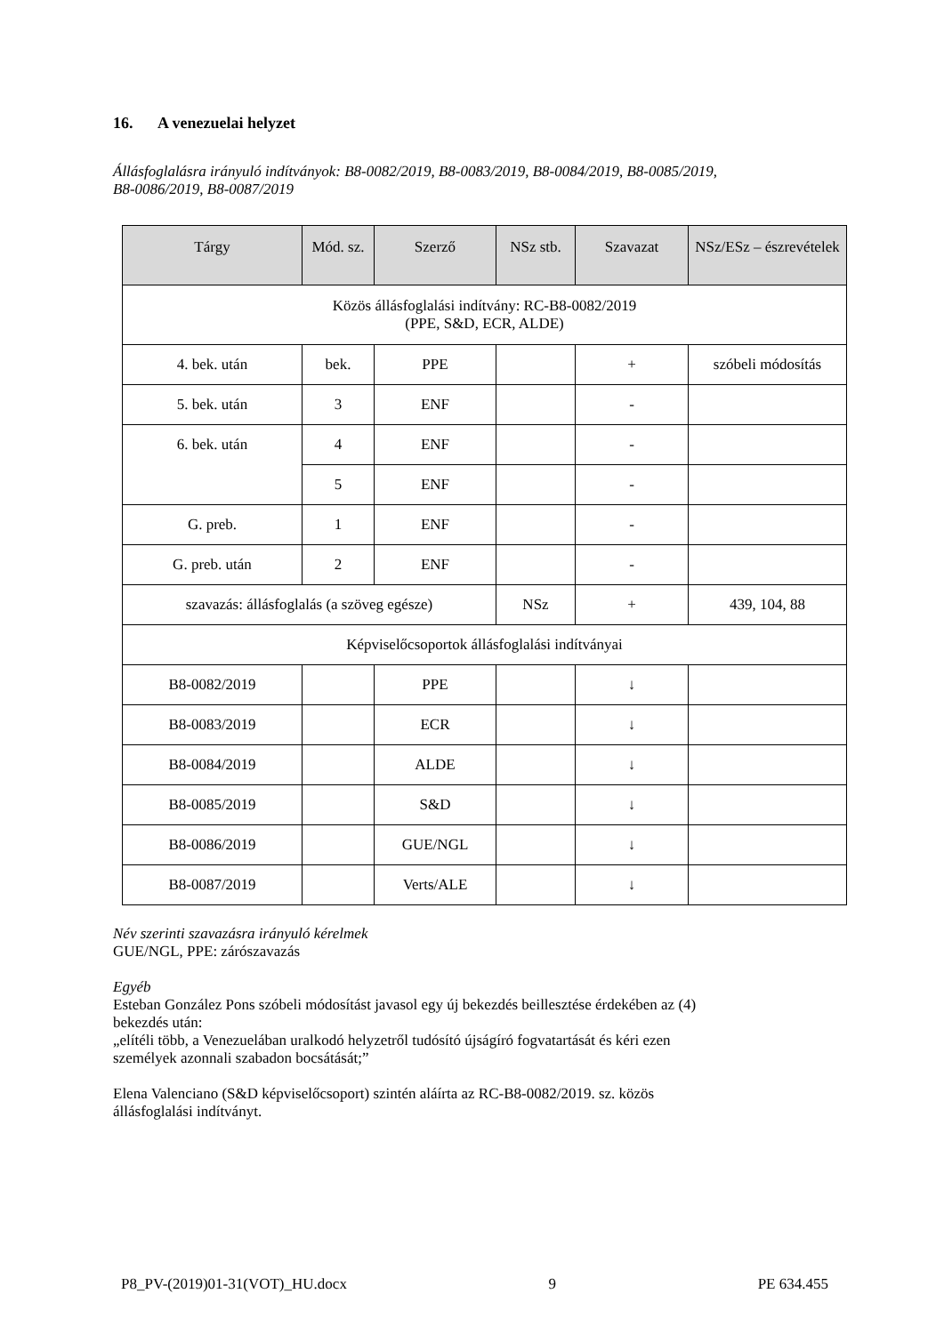16. A venezuelai helyzet
Állásfoglalásra irányuló indítványok: B8-0082/2019, B8-0083/2019, B8-0084/2019, B8-0085/2019,
B8-0086/2019, B8-0087/2019
| Tárgy | Mód. sz. | Szerző | NSz stb. | Szavazat | NSz/ESz – észrevételek |
| --- | --- | --- | --- | --- | --- |
| Közös állásfoglalási indítvány: RC-B8-0082/2019 (PPE, S&D, ECR, ALDE) | | | | | |
| 4. bek. után | bek. | PPE | | + | szóbeli módosítás |
| 5. bek. után | 3 | ENF | | - | |
| 6. bek. után | 4 | ENF | | - | |
| | 5 | ENF | | - | |
| G. preb. | 1 | ENF | | - | |
| G. preb. után | 2 | ENF | | - | |
| szavazás: állásfoglalás (a szöveg egésze) | | | NSz | + | 439, 104, 88 |
| Képviselőcsoportok állásfoglalási indítványai | | | | | |
| B8-0082/2019 | | PPE | | ↓ | |
| B8-0083/2019 | | ECR | | ↓ | |
| B8-0084/2019 | | ALDE | | ↓ | |
| B8-0085/2019 | | S&D | | ↓ | |
| B8-0086/2019 | | GUE/NGL | | ↓ | |
| B8-0087/2019 | | Verts/ALE | | ↓ | |
Név szerinti szavazásra irányuló kérelmek
GUE/NGL, PPE: zárószavazás
Egyéb
Esteban González Pons szóbeli módosítást javasol egy új bekezdés beillesztése érdekében az (4)
bekezdés után:
„elítéli több, a Venezuelában uralkodó helyzetről tudósító újságíró fogvatartását és kéri ezen
személyek azonnali szabadon bocsátását;”
Elena Valenciano (S&D képviselőcsoport) szintén aláírta az RC-B8-0082/2019. sz. közös
állásfoglalási indítványt.
P8_PV-(2019)01-31(VOT)_HU.docx 9 PE 634.455